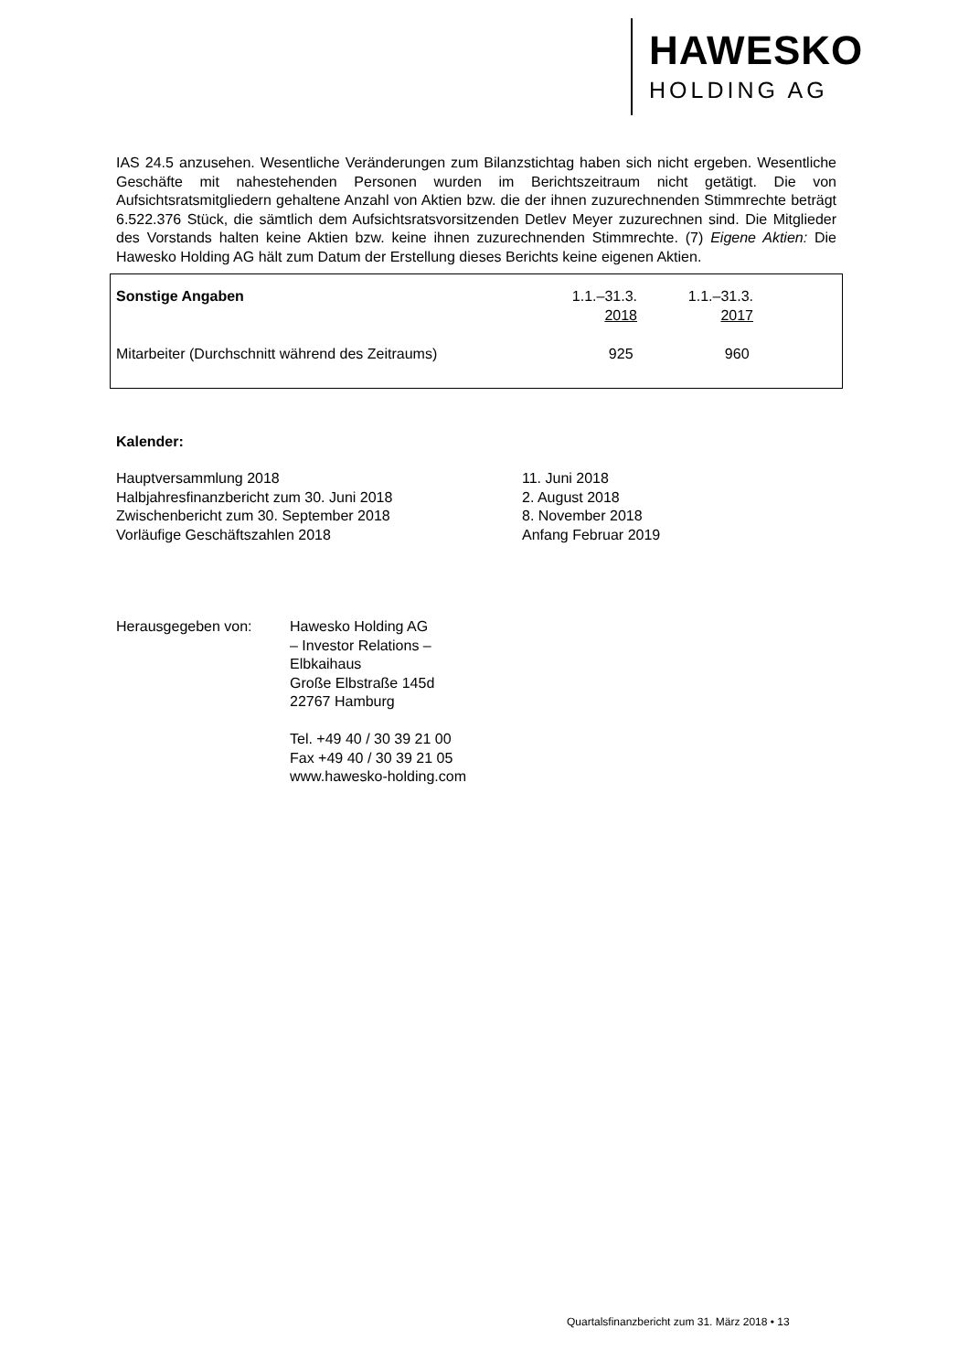HAWESKO
HOLDING AG
IAS 24.5 anzusehen. Wesentliche Veränderungen zum Bilanzstichtag haben sich nicht ergeben. Wesentliche Geschäfte mit nahestehenden Personen wurden im Berichtszeitraum nicht getätigt. Die von Aufsichtsratsmitgliedern gehaltene Anzahl von Aktien bzw. die der ihnen zuzurechnenden Stimmrechte beträgt 6.522.376 Stück, die sämtlich dem Aufsichtsratsvorsitzenden Detlev Meyer zuzurechnen sind. Die Mitglieder des Vorstands halten keine Aktien bzw. keine ihnen zuzurechnenden Stimmrechte. (7) Eigene Aktien: Die Hawesko Holding AG hält zum Datum der Erstellung dieses Berichts keine eigenen Aktien.
| Sonstige Angaben | 1.1.–31.3. 2018 | 1.1.–31.3. 2017 |
| --- | --- | --- |
| Mitarbeiter (Durchschnitt während des Zeitraums) | 925 | 960 |
Kalender:
| Hauptversammlung 2018 | 11. Juni 2018 |
| Halbjahresfinanzbericht zum 30. Juni 2018 | 2. August 2018 |
| Zwischenbericht zum 30. September 2018 | 8. November 2018 |
| Vorläufige Geschäftszahlen 2018 | Anfang Februar 2019 |
| Herausgegeben von: | Hawesko Holding AG – Investor Relations – Elbkaihaus Große Elbstraße 145d 22767 Hamburg Tel. +49 40 / 30 39 21 00 Fax +49 40 / 30 39 21 05 www.hawesko-holding.com |
Quartalsfinanzbericht zum 31. März 2018 • 13